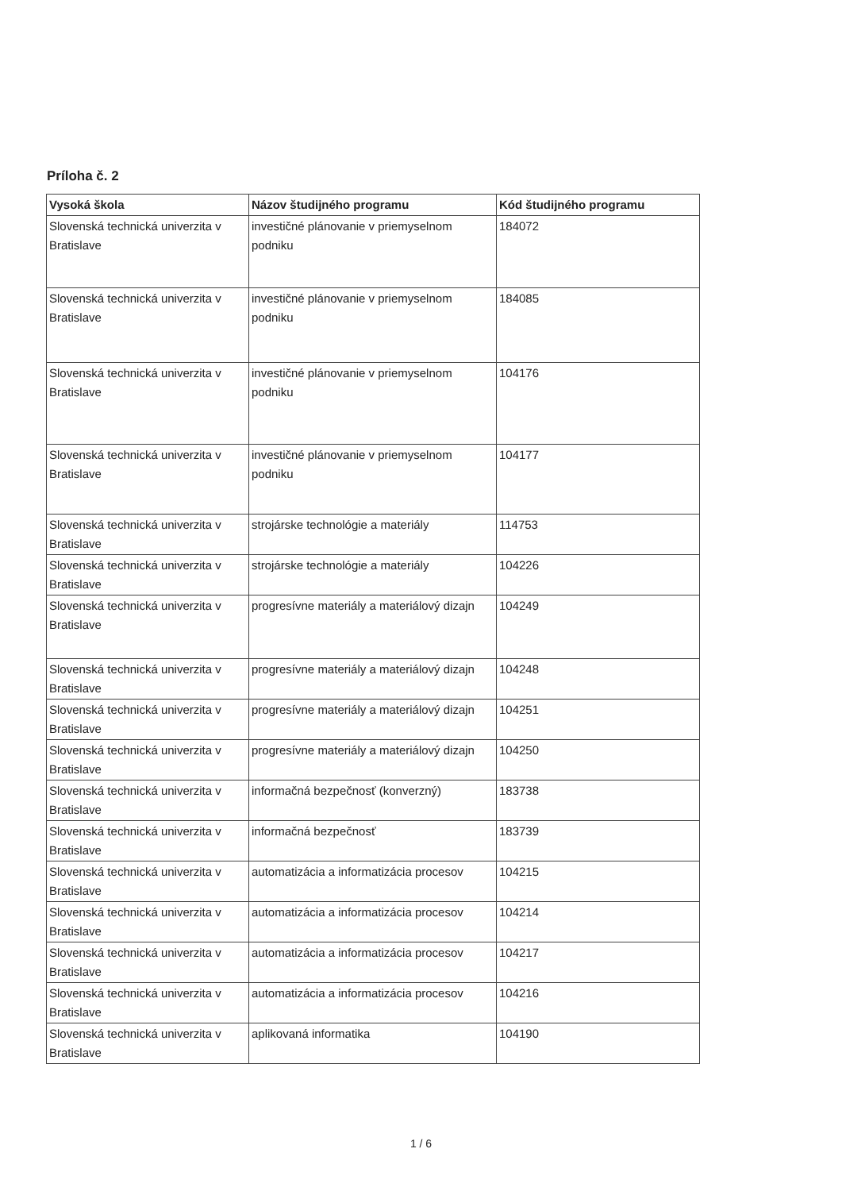Príloha č. 2
| Vysoká škola | Názov študijného programu | Kód študijného programu |
| --- | --- | --- |
| Slovenská technická univerzita v Bratislave | investičné plánovanie v priemyselnom podniku | 184072 |
| Slovenská technická univerzita v Bratislave | investičné plánovanie v priemyselnom podniku | 184085 |
| Slovenská technická univerzita v Bratislave | investičné plánovanie v priemyselnom podniku | 104176 |
| Slovenská technická univerzita v Bratislave | investičné plánovanie v priemyselnom podniku | 104177 |
| Slovenská technická univerzita v Bratislave | strojárske technológie a materiály | 114753 |
| Slovenská technická univerzita v Bratislave | strojárske technológie a materiály | 104226 |
| Slovenská technická univerzita v Bratislave | progresívne materiály a materiálový dizajn | 104249 |
| Slovenská technická univerzita v Bratislave | progresívne materiály a materiálový dizajn | 104248 |
| Slovenská technická univerzita v Bratislave | progresívne materiály a materiálový dizajn | 104251 |
| Slovenská technická univerzita v Bratislave | progresívne materiály a materiálový dizajn | 104250 |
| Slovenská technická univerzita v Bratislave | informačná bezpečnosť (konverzný) | 183738 |
| Slovenská technická univerzita v Bratislave | informačná bezpečnosť | 183739 |
| Slovenská technická univerzita v Bratislave | automatizácia a informatizácia procesov | 104215 |
| Slovenská technická univerzita v Bratislave | automatizácia a informatizácia procesov | 104214 |
| Slovenská technická univerzita v Bratislave | automatizácia a informatizácia procesov | 104217 |
| Slovenská technická univerzita v Bratislave | automatizácia a informatizácia procesov | 104216 |
| Slovenská technická univerzita v Bratislave | aplikovaná informatika | 104190 |
1 / 6